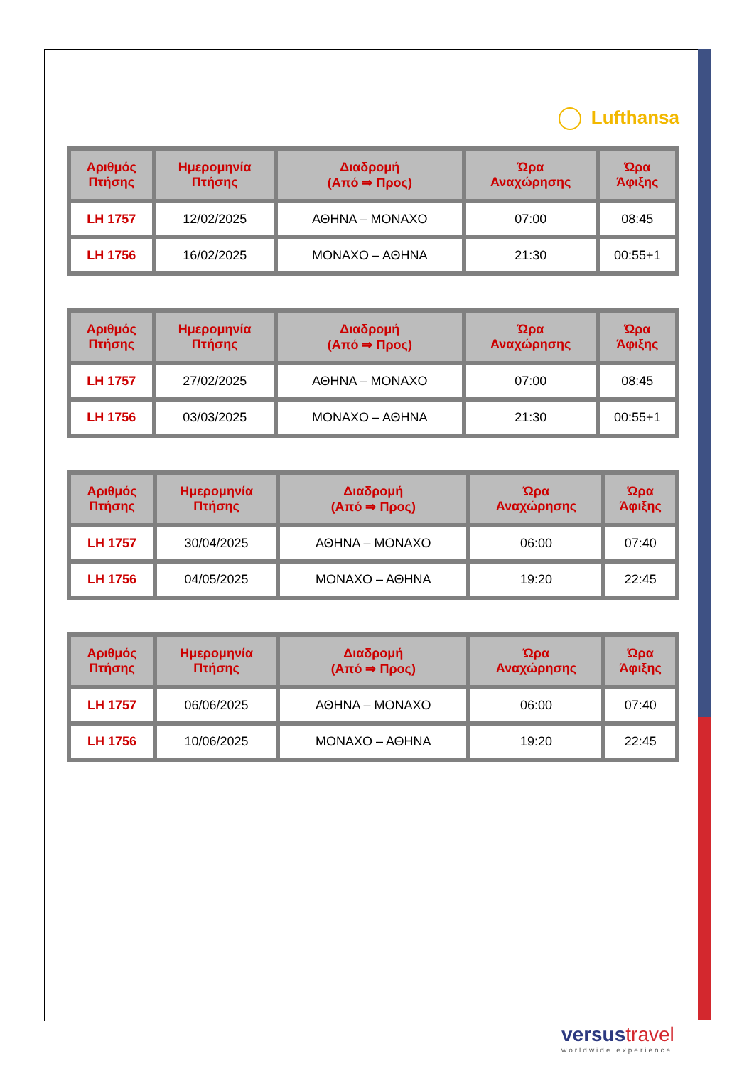Lufthansa
| Αριθμός Πτήσης | Ημερομηνία Πτήσης | Διαδρομή (Από ⇒ Προς) | Ώρα Αναχώρησης | Ώρα Άφιξης |
| --- | --- | --- | --- | --- |
| LH 1757 | 12/02/2025 | ΑΘΗΝΑ – ΜΟΝΑΧΟ | 07:00 | 08:45 |
| LH 1756 | 16/02/2025 | ΜΟΝΑΧΟ – ΑΘΗΝΑ | 21:30 | 00:55+1 |
| Αριθμός Πτήσης | Ημερομηνία Πτήσης | Διαδρομή (Από ⇒ Προς) | Ώρα Αναχώρησης | Ώρα Άφιξης |
| --- | --- | --- | --- | --- |
| LH 1757 | 27/02/2025 | ΑΘΗΝΑ – ΜΟΝΑΧΟ | 07:00 | 08:45 |
| LH 1756 | 03/03/2025 | ΜΟΝΑΧΟ – ΑΘΗΝΑ | 21:30 | 00:55+1 |
| Αριθμός Πτήσης | Ημερομηνία Πτήσης | Διαδρομή (Από ⇒ Προς) | Ώρα Αναχώρησης | Ώρα Άφιξης |
| --- | --- | --- | --- | --- |
| LH 1757 | 30/04/2025 | ΑΘΗΝΑ – ΜΟΝΑΧΟ | 06:00 | 07:40 |
| LH 1756 | 04/05/2025 | ΜΟΝΑΧΟ – ΑΘΗΝΑ | 19:20 | 22:45 |
| Αριθμός Πτήσης | Ημερομηνία Πτήσης | Διαδρομή (Από ⇒ Προς) | Ώρα Αναχώρησης | Ώρα Άφιξης |
| --- | --- | --- | --- | --- |
| LH 1757 | 06/06/2025 | ΑΘΗΝΑ – ΜΟΝΑΧΟ | 06:00 | 07:40 |
| LH 1756 | 10/06/2025 | ΜΟΝΑΧΟ – ΑΘΗΝΑ | 19:20 | 22:45 |
versus travel
worldwide experience